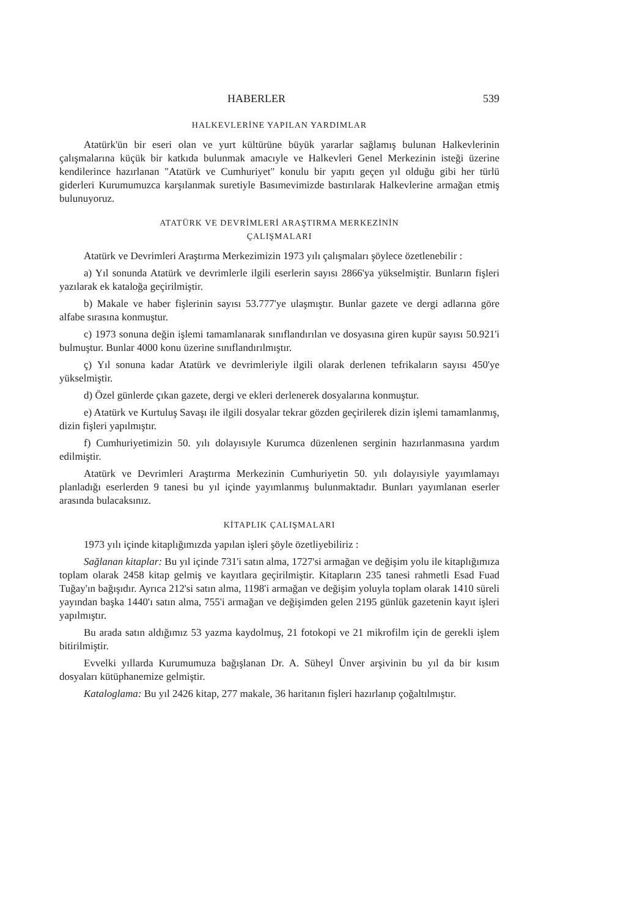HABERLER 539
HALKEVLERİNE YAPILAN YARDIMLAR
Atatürk'ün bir eseri olan ve yurt kültürüne büyük yararlar sağlamış bulunan Halkevlerinin çalışmalarına küçük bir katkıda bulunmak amacıyle ve Halkevleri Genel Merkezinin isteği üzerine kendilerince hazırlanan "Atatürk ve Cumhuriyet" konulu bir yapıtı geçen yıl olduğu gibi her türlü giderleri Kurumumuzca karşılanmak suretiyle Basımevimizde bastırılarak Halkevlerine armağan etmiş bulunuyoruz.
ATATÜRK VE DEVRİMLERİ ARAŞTIRMA MERKEZİNİN
ÇALIŞMALARI
Atatürk ve Devrimleri Araştırma Merkezimizin 1973 yılı çalışmaları şöylece özetlenebilir :
a) Yıl sonunda Atatürk ve devrimlerle ilgili eserlerin sayısı 2866'ya yükselmiştir. Bunların fişleri yazılarak ek kataloğa geçirilmiştir.
b) Makale ve haber fişlerinin sayısı 53.777'ye ulaşmıştır. Bunlar gazete ve dergi adlarına göre alfabe sırasına konmuştur.
c) 1973 sonuna değin işlemi tamamlanarak sınıflandırılan ve dosyasına giren kupür sayısı 50.921'i bulmuştur. Bunlar 4000 konu üzerine sınıflandırılmıştır.
ç) Yıl sonuna kadar Atatürk ve devrimleriyle ilgili olarak derlenen tefrikaların sayısı 450'ye yükselmiştir.
d) Özel günlerde çıkan gazete, dergi ve ekleri derlenerek dosyalarına konmuştur.
e) Atatürk ve Kurtuluş Savaşı ile ilgili dosyalar tekrar gözden geçirilerek dizin işlemi tamamlanmış, dizin fişleri yapılmıştır.
f) Cumhuriyetimizin 50. yılı dolayısıyle Kurumca düzenlenen serginin hazırlanmasına yardım edilmiştir.
Atatürk ve Devrimleri Araştırma Merkezinin Cumhuriyetin 50. yılı dolayısiyle yayımlamayı planladığı eserlerden 9 tanesi bu yıl içinde yayımlanmış bulunmaktadır. Bunları yayımlanan eserler arasında bulacaksınız.
KİTAPLIK ÇALIŞMALARI
1973 yılı içinde kitaplığımızda yapılan işleri şöyle özetliyebiliriz :
Sağlanan kitaplar: Bu yıl içinde 731'i satın alma, 1727'si armağan ve değişim yolu ile kitaplığımıza toplam olarak 2458 kitap gelmiş ve kayıtlara geçirilmiştir. Kitapların 235 tanesi rahmetli Esad Fuad Tuğay'ın bağışıdır. Ayrıca 212'si satın alma, 1198'i armağan ve değişim yoluyla toplam olarak 1410 süreli yayından başka 1440'ı satın alma, 755'i armağan ve değişimden gelen 2195 günlük gazetenin kayıt işleri yapılmıştır.
Bu arada satın aldığımız 53 yazma kaydolmuş, 21 fotokopi ve 21 mikrofilm için de gerekli işlem bitirilmiştir.
Evvelki yıllarda Kurumumuza bağışlanan Dr. A. Süheyl Ünver arşivinin bu yıl da bir kısım dosyaları kütüphanemize gelmiştir.
Kataloglama: Bu yıl 2426 kitap, 277 makale, 36 haritanın fişleri hazırlanıp çoğaltılmıştır.